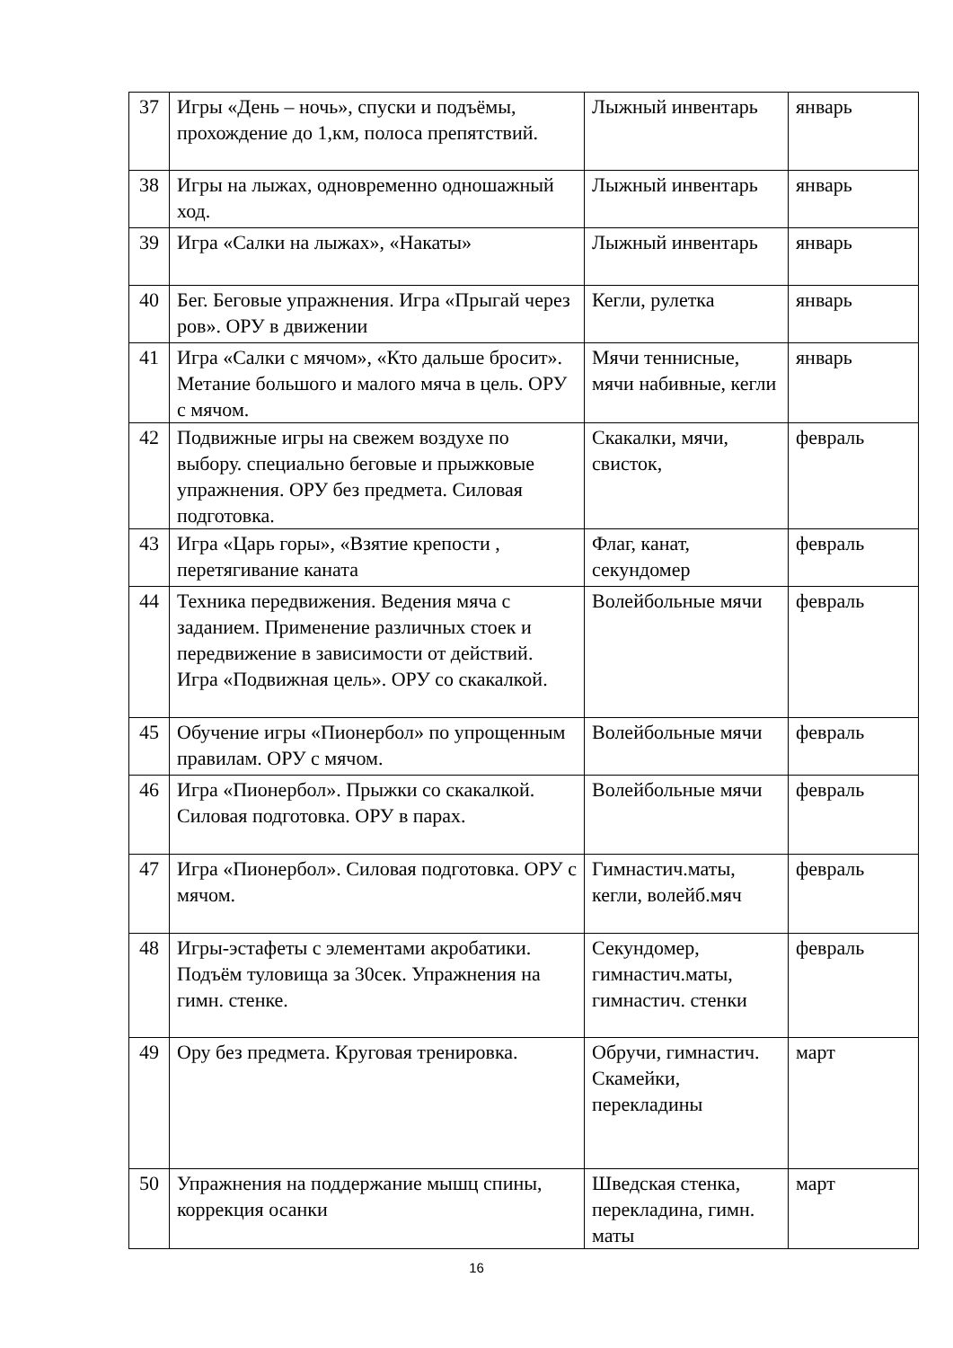| 37 | Игры «День – ночь», спуски и подъёмы, прохождение до 1,км, полоса препятствий. | Лыжный инвентарь | январь |
| 38 | Игры на лыжах, одновременно одношажный ход. | Лыжный инвентарь | январь |
| 39 | Игра «Салки на лыжах», «Накаты» | Лыжный инвентарь | январь |
| 40 | Бег. Беговые упражнения. Игра «Прыгай через ров». ОРУ в движении | Кегли, рулетка | январь |
| 41 | Игра «Салки с мячом», «Кто дальше бросит». Метание большого и малого мяча в цель. ОРУ с мячом. | Мячи теннисные, мячи набивные, кегли | январь |
| 42 | Подвижные игры на свежем воздухе по выбору. специально беговые и прыжковые упражнения. ОРУ без предмета. Силовая подготовка. | Скакалки, мячи, свисток, | февраль |
| 43 | Игра «Царь горы», «Взятие крепости , перетягивание каната | Флаг, канат, секундомер | февраль |
| 44 | Техника передвижения. Ведения мяча с заданием. Применение различных стоек и передвижение в зависимости от действий. Игра «Подвижная цель». ОРУ со скакалкой. | Волейбольные мячи | февраль |
| 45 | Обучение игры «Пионербол» по упрощенным правилам. ОРУ с мячом. | Волейбольные мячи | февраль |
| 46 | Игра «Пионербол». Прыжки со скакалкой. Силовая подготовка. ОРУ в парах. | Волейбольные мячи | февраль |
| 47 | Игра «Пионербол». Силовая подготовка. ОРУ с мячом. | Гимнастич.маты, кегли, волейб.мяч | февраль |
| 48 | Игры-эстафеты с элементами акробатики. Подъём туловища за 30сек. Упражнения на гимн. стенке. | Секундомер, гимнастич.маты, гимнастич. стенки | февраль |
| 49 | Ору без предмета. Круговая тренировка. | Обручи, гимнастич. Скамейки, перекладины | март |
| 50 | Упражнения на поддержание мышц спины, коррекция осанки | Шведская стенка, перекладина, гимн. маты | март |
16